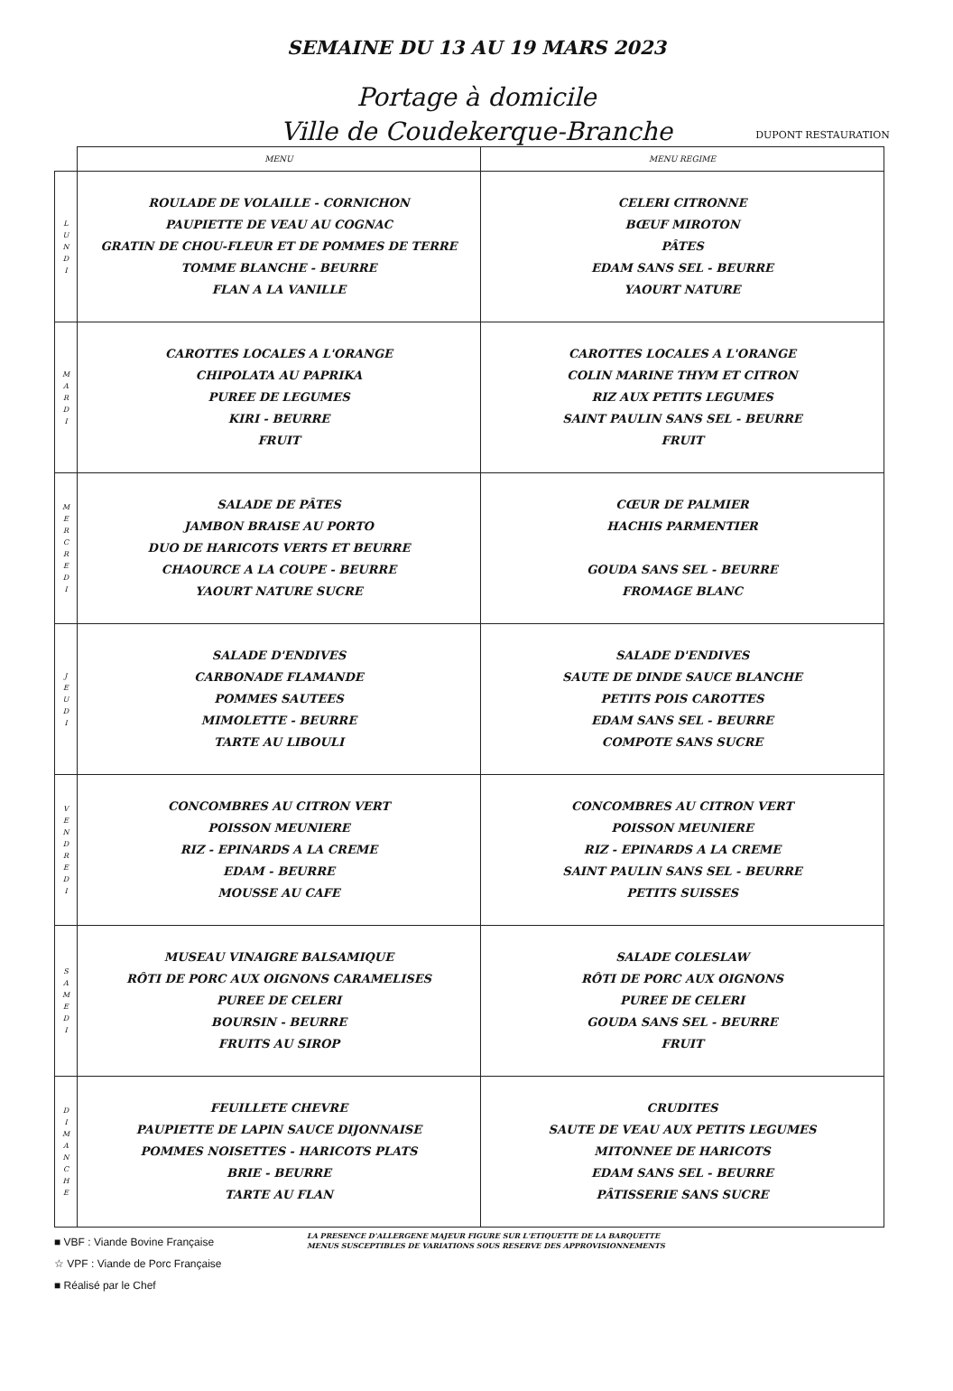SEMAINE DU 13 AU 19 MARS 2023
Portage à domicile
Ville de Coudekerque-Branche
DUPONT RESTAURATION
| | MENU | MENU REGIME |
| --- | --- | --- |
| L U N D I | ROULADE DE VOLAILLE - CORNICHON PAUPIETTE DE VEAU AU COGNAC GRATIN DE CHOU-FLEUR ET DE POMMES DE TERRE TOMME BLANCHE - BEURRE FLAN A LA VANILLE | CELERI CITRONNE BŒUF MIROTON PÂTES EDAM SANS SEL - BEURRE YAOURT NATURE |
| M A R D I | CAROTTES LOCALES A L'ORANGE CHIPOLATA AU PAPRIKA PUREE DE LEGUMES KIRI - BEURRE FRUIT | CAROTTES LOCALES A L'ORANGE COLIN MARINE THYM ET CITRON RIZ AUX PETITS LEGUMES SAINT PAULIN SANS SEL - BEURRE FRUIT |
| M E R C R E D I | SALADE DE PÂTES JAMBON BRAISE AU PORTO DUO DE HARICOTS VERTS ET BEURRE CHAOURCE A LA COUPE - BEURRE YAOURT NATURE SUCRE | CŒUR DE PALMIER HACHIS PARMENTIER GOUDA SANS SEL - BEURRE FROMAGE BLANC |
| J E U D I | SALADE D'ENDIVES CARBONADE FLAMANDE POMMES SAUTEES MIMOLETTE - BEURRE TARTE AU LIBOULI | SALADE D'ENDIVES SAUTE DE DINDE SAUCE BLANCHE PETITS POIS CAROTTES EDAM SANS SEL - BEURRE COMPOTE SANS SUCRE |
| V E N D R E D I | CONCOMBRES AU CITRON VERT POISSON MEUNIERE RIZ - EPINARDS A LA CREME EDAM - BEURRE MOUSSE AU CAFE | CONCOMBRES AU CITRON VERT POISSON MEUNIERE RIZ - EPINARDS A LA CREME SAINT PAULIN SANS SEL - BEURRE PETITS SUISSES |
| S A M E D I | MUSEAU VINAIGRE BALSAMIQUE RÔTI DE PORC AUX OIGNONS CARAMELISES PUREE DE CELERI BOURSIN - BEURRE FRUITS AU SIROP | SALADE COLESLAW RÔTI DE PORC AUX OIGNONS PUREE DE CELERI GOUDA SANS SEL - BEURRE FRUIT |
| D I M A N C H E | FEUILLETE CHEVRE PAUPIETTE DE LAPIN SAUCE DIJONNAISE POMMES NOISETTES - HARICOTS PLATS BRIE - BEURRE TARTE AU FLAN | CRUDITES SAUTE DE VEAU AUX PETITS LEGUMES MITONNEE DE HARICOTS EDAM SANS SEL - BEURRE PÂTISSERIE SANS SUCRE |
■ VBF : Viande Bovine Française
☆ VPF : Viande de Porc Française
■ Réalisé par le Chef
LA PRESENCE D'ALLERGENE MAJEUR FIGURE SUR L'ETIQUETTE DE LA BARQUETTE
MENUS SUSCEPTIBLES DE VARIATIONS SOUS RESERVE DES APPROVISIONNEMENTS